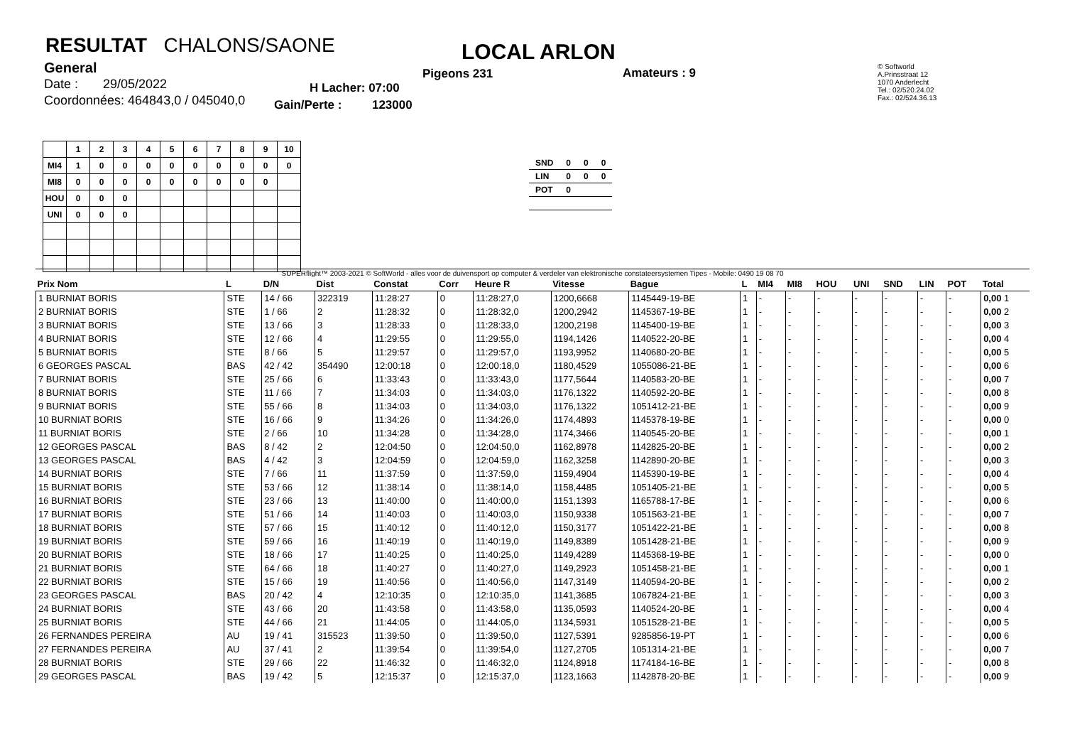RESULTAT CHALONS/SAONE LOCAL ARLON
General
Date : 29/05/2022
Coordonnées: 464843,0 / 045040,0
Pigeons 231 Amateurs : 9
H Lacher: 07:00
Gain/Perte : 123000
© Softworld
A.Prinsstraat 12
1070 Anderlecht
Tel.: 02/520.24.02
Fax.: 02/524.36.13
| | 1 | 2 | 3 | 4 | 5 | 6 | 7 | 8 | 9 | 10 |
| --- | --- | --- | --- | --- | --- | --- | --- | --- | --- | --- |
| MI4 | 1 | 0 | 0 | 0 | 0 | 0 | 0 | 0 | 0 | 0 |
| MI8 | 0 | 0 | 0 | 0 | 0 | 0 | 0 | 0 | 0 | |
| HOU | 0 | 0 | 0 | | | | | | | |
| UNI | 0 | 0 | 0 | | | | | | | |
| SND | 0 | 0 | 0 |
| LIN | 0 | 0 | 0 |
| POT | 0 | | |
SUPERflight™ 2003-2021 © SoftWorld - alles voor de duivensport op computer & verdeler van elektronische constateersystemen Tipes - Mobile: 0490 19 08 70
| Prix Nom | L | D/N | Dist | Constat | Corr | Heure R | Vitesse | Bague | L | MI4 | MI8 | HOU | UNI | SND | LIN | POT | Total |
| --- | --- | --- | --- | --- | --- | --- | --- | --- | --- | --- | --- | --- | --- | --- | --- | --- | --- |
| 1 BURNIAT BORIS | STE | 14 / 66 | 322319 | 11:28:27 | 0 | 11:28:27,0 | 1200,6668 | 1145449-19-BE | 1 | - | - | - | - | - | - | - | 0,00 1 |
| 2 BURNIAT BORIS | STE | 1 / 66 | 2 | 11:28:32 | 0 | 11:28:32,0 | 1200,2942 | 1145367-19-BE | 1 | - | - | - | - | - | - | - | 0,00 2 |
| 3 BURNIAT BORIS | STE | 13 / 66 | 3 | 11:28:33 | 0 | 11:28:33,0 | 1200,2198 | 1145400-19-BE | 1 | - | - | - | - | - | - | - | 0,00 3 |
| 4 BURNIAT BORIS | STE | 12 / 66 | 4 | 11:29:55 | 0 | 11:29:55,0 | 1194,1426 | 1140522-20-BE | 1 | - | - | - | - | - | - | - | 0,00 4 |
| 5 BURNIAT BORIS | STE | 8 / 66 | 5 | 11:29:57 | 0 | 11:29:57,0 | 1193,9952 | 1140680-20-BE | 1 | - | - | - | - | - | - | - | 0,00 5 |
| 6 GEORGES PASCAL | BAS | 42 / 42 | 354490 | 12:00:18 | 0 | 12:00:18,0 | 1180,4529 | 1055086-21-BE | 1 | - | - | - | - | - | - | - | 0,00 6 |
| 7 BURNIAT BORIS | STE | 25 / 66 | 6 | 11:33:43 | 0 | 11:33:43,0 | 1177,5644 | 1140583-20-BE | 1 | - | - | - | - | - | - | - | 0,00 7 |
| 8 BURNIAT BORIS | STE | 11 / 66 | 7 | 11:34:03 | 0 | 11:34:03,0 | 1176,1322 | 1140592-20-BE | 1 | - | - | - | - | - | - | - | 0,00 8 |
| 9 BURNIAT BORIS | STE | 55 / 66 | 8 | 11:34:03 | 0 | 11:34:03,0 | 1176,1322 | 1051412-21-BE | 1 | - | - | - | - | - | - | - | 0,00 9 |
| 10 BURNIAT BORIS | STE | 16 / 66 | 9 | 11:34:26 | 0 | 11:34:26,0 | 1174,4893 | 1145378-19-BE | 1 | - | - | - | - | - | - | - | 0,00 0 |
| 11 BURNIAT BORIS | STE | 2 / 66 | 10 | 11:34:28 | 0 | 11:34:28,0 | 1174,3466 | 1140545-20-BE | 1 | - | - | - | - | - | - | - | 0,00 1 |
| 12 GEORGES PASCAL | BAS | 8 / 42 | 2 | 12:04:50 | 0 | 12:04:50,0 | 1162,8978 | 1142825-20-BE | 1 | - | - | - | - | - | - | - | 0,00 2 |
| 13 GEORGES PASCAL | BAS | 4 / 42 | 3 | 12:04:59 | 0 | 12:04:59,0 | 1162,3258 | 1142890-20-BE | 1 | - | - | - | - | - | - | - | 0,00 3 |
| 14 BURNIAT BORIS | STE | 7 / 66 | 11 | 11:37:59 | 0 | 11:37:59,0 | 1159,4904 | 1145390-19-BE | 1 | - | - | - | - | - | - | - | 0,00 4 |
| 15 BURNIAT BORIS | STE | 53 / 66 | 12 | 11:38:14 | 0 | 11:38:14,0 | 1158,4485 | 1051405-21-BE | 1 | - | - | - | - | - | - | - | 0,00 5 |
| 16 BURNIAT BORIS | STE | 23 / 66 | 13 | 11:40:00 | 0 | 11:40:00,0 | 1151,1393 | 1165788-17-BE | 1 | - | - | - | - | - | - | - | 0,00 6 |
| 17 BURNIAT BORIS | STE | 51 / 66 | 14 | 11:40:03 | 0 | 11:40:03,0 | 1150,9338 | 1051563-21-BE | 1 | - | - | - | - | - | - | - | 0,00 7 |
| 18 BURNIAT BORIS | STE | 57 / 66 | 15 | 11:40:12 | 0 | 11:40:12,0 | 1150,3177 | 1051422-21-BE | 1 | - | - | - | - | - | - | - | 0,00 8 |
| 19 BURNIAT BORIS | STE | 59 / 66 | 16 | 11:40:19 | 0 | 11:40:19,0 | 1149,8389 | 1051428-21-BE | 1 | - | - | - | - | - | - | - | 0,00 9 |
| 20 BURNIAT BORIS | STE | 18 / 66 | 17 | 11:40:25 | 0 | 11:40:25,0 | 1149,4289 | 1145368-19-BE | 1 | - | - | - | - | - | - | - | 0,00 0 |
| 21 BURNIAT BORIS | STE | 64 / 66 | 18 | 11:40:27 | 0 | 11:40:27,0 | 1149,2923 | 1051458-21-BE | 1 | - | - | - | - | - | - | - | 0,00 1 |
| 22 BURNIAT BORIS | STE | 15 / 66 | 19 | 11:40:56 | 0 | 11:40:56,0 | 1147,3149 | 1140594-20-BE | 1 | - | - | - | - | - | - | - | 0,00 2 |
| 23 GEORGES PASCAL | BAS | 20 / 42 | 4 | 12:10:35 | 0 | 12:10:35,0 | 1141,3685 | 1067824-21-BE | 1 | - | - | - | - | - | - | - | 0,00 3 |
| 24 BURNIAT BORIS | STE | 43 / 66 | 20 | 11:43:58 | 0 | 11:43:58,0 | 1135,0593 | 1140524-20-BE | 1 | - | - | - | - | - | - | - | 0,00 4 |
| 25 BURNIAT BORIS | STE | 44 / 66 | 21 | 11:44:05 | 0 | 11:44:05,0 | 1134,5931 | 1051528-21-BE | 1 | - | - | - | - | - | - | - | 0,00 5 |
| 26 FERNANDES PEREIRA | AU | 19 / 41 | 315523 | 11:39:50 | 0 | 11:39:50,0 | 1127,5391 | 9285856-19-PT | 1 | - | - | - | - | - | - | - | 0,00 6 |
| 27 FERNANDES PEREIRA | AU | 37 / 41 | 2 | 11:39:54 | 0 | 11:39:54,0 | 1127,2705 | 1051314-21-BE | 1 | - | - | - | - | - | - | - | 0,00 7 |
| 28 BURNIAT BORIS | STE | 29 / 66 | 22 | 11:46:32 | 0 | 11:46:32,0 | 1124,8918 | 1174184-16-BE | 1 | - | - | - | - | - | - | - | 0,00 8 |
| 29 GEORGES PASCAL | BAS | 19 / 42 | 5 | 12:15:37 | 0 | 12:15:37,0 | 1123,1663 | 1142878-20-BE | 1 | - | - | - | - | - | - | - | 0,00 9 |